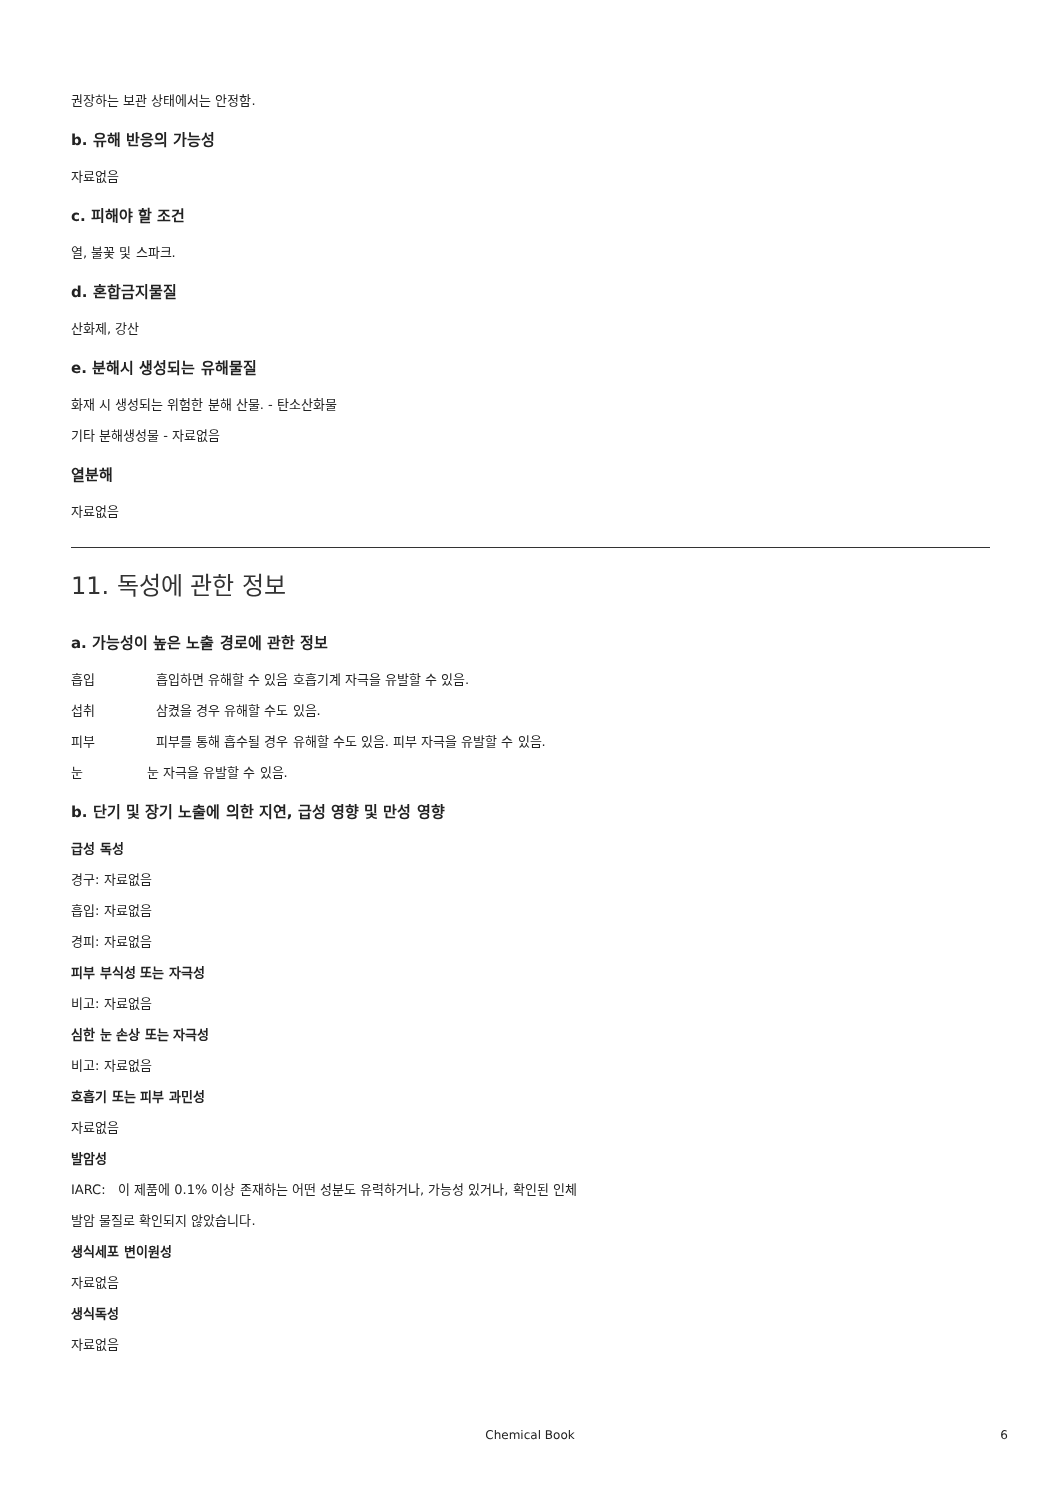권장하는 보관 상태에서는 안정함.
b. 유해 반응의 가능성
자료없음
c. 피해야 할 조건
열, 불꽃 및 스파크.
d. 혼합금지물질
산화제, 강산
e. 분해시 생성되는 유해물질
화재 시 생성되는 위험한 분해 산물. - 탄소산화물
기타 분해생성물 - 자료없음
열분해
자료없음
11. 독성에 관한 정보
a. 가능성이 높은 노출 경로에 관한 정보
흡입 흡입하면 유해할 수 있음 호흡기계 자극을 유발할 수 있음.
섭취 삼켰을 경우 유해할 수도 있음.
피부 피부를 통해 흡수될 경우 유해할 수도 있음. 피부 자극을 유발할 수 있음.
눈 눈 자극을 유발할 수 있음.
b. 단기 및 장기 노출에 의한 지연, 급성 영향 및 만성 영향
급성 독성
경구: 자료없음
흡입: 자료없음
경피: 자료없음
피부 부식성 또는 자극성
비고: 자료없음
심한 눈 손상 또는 자극성
비고: 자료없음
호흡기 또는 피부 과민성
자료없음
발암성
IARC: 이 제품에 0.1% 이상 존재하는 어떤 성분도 유력하거나, 가능성 있거나, 확인된 인체
발암 물질로 확인되지 않았습니다.
생식세포 변이원성
자료없음
생식독성
자료없음
Chemical Book
6